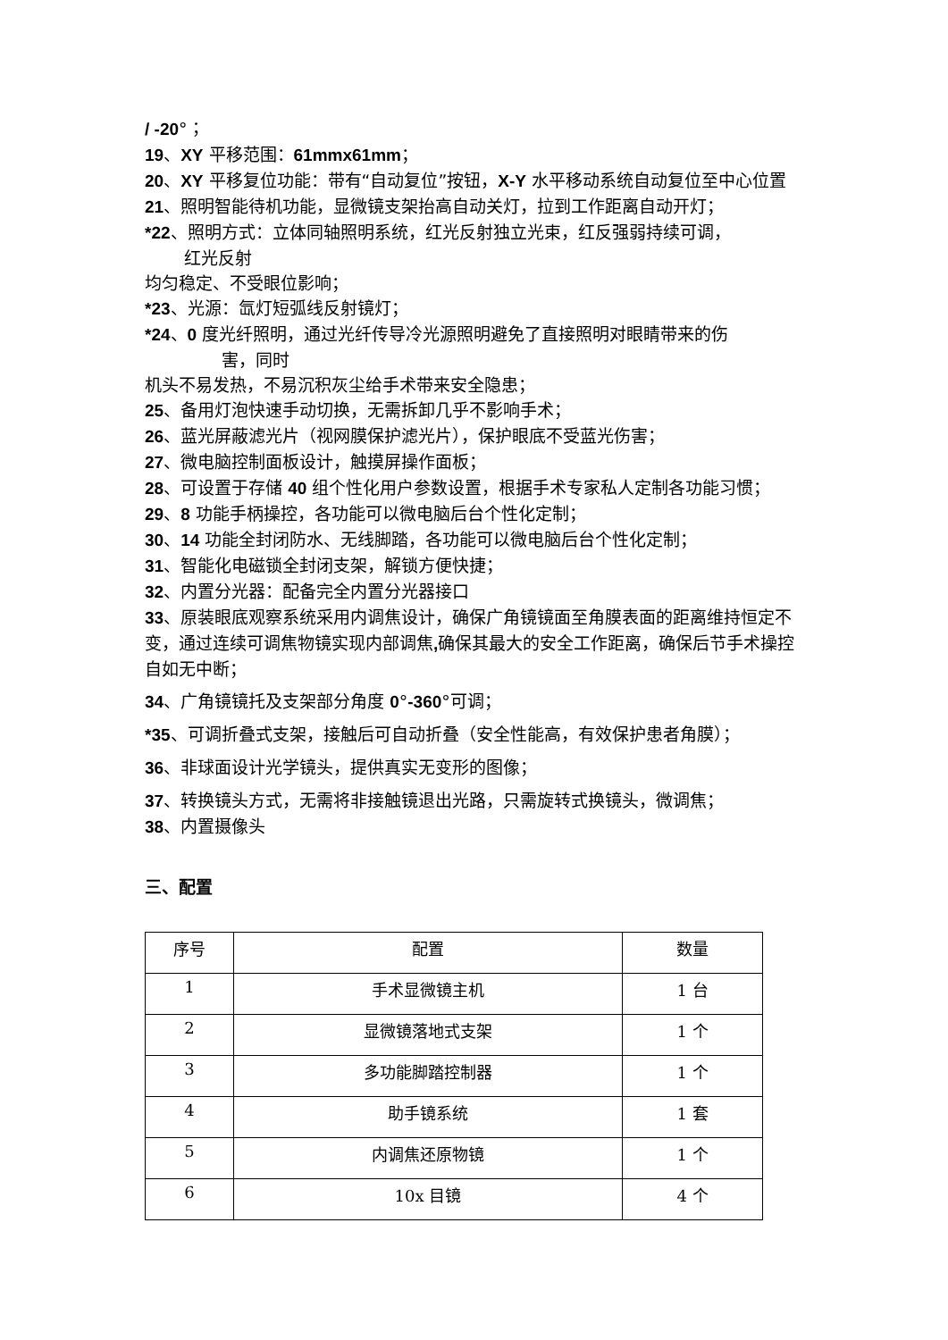/ -20°；
19、XY 平移范围：61mmx61mm；
20、XY 平移复位功能：带有“自动复位”按钮，X-Y 水平移动系统自动复位至中心位置
21、照明智能待机功能，显微镜支架抬高自动关灯，拉到工作距离自动开灯；
*22、照明方式：立体同轴照明系统，红光反射独立光束，红反强弱持续可调，
红光反射
均匀稳定、不受眼位影响；
*23、光源：氙灯短弧线反射镜灯；
*24、0 度光纤照明，通过光纤传导冷光源照明避免了直接照明对眼睛带来的伤
害，同时
机头不易发热，不易沉积灰尘给手术带来安全隐患；
25、备用灯泡快速手动切换，无需拆卸几乎不影响手术；
26、蓝光屏蔽滤光片（视网膜保护滤光片），保护眼底不受蓝光伤害；
27、微电脑控制面板设计，触摸屏操作面板；
28、可设置于存储 40 组个性化用户参数设置，根据手术专家私人定制各功能习惯；
29、8 功能手柄操控，各功能可以微电脑后台个性化定制；
30、14 功能全封闭防水、无线脚踏，各功能可以微电脑后台个性化定制；
31、智能化电磁锁全封闭支架，解锁方便快捷；
32、内置分光器：配备完全内置分光器接口
33、原装眼底观察系统采用内调焦设计，确保广角镜镜面至角膜表面的距离维持恒定不变，通过连续可调焦物镜实现内部调焦, 确保其最大的安全工作距离，确保后节手术操控自如无中断；
34、广角镜镜托及支架部分角度 0°-360°可调；
*35、可调折叠式支架，接触后可自动折叠（安全性能高，有效保护患者角膜）；
36、非球面设计光学镜头，提供真实无变形的图像；
37、转换镜头方式，无需将非接触镜退出光路，只需旋转式换镜头，微调焦；
38、内置摄像头
三、配置
| 序号 | 配置 | 数量 |
| --- | --- | --- |
| 1 | 手术显微镜主机 | 1 台 |
| 2 | 显微镜落地式支架 | 1 个 |
| 3 | 多功能脚踏控制器 | 1 个 |
| 4 | 助手镜系统 | 1 套 |
| 5 | 内调焦还原物镜 | 1 个 |
| 6 | 10x 目镜 | 4 个 |